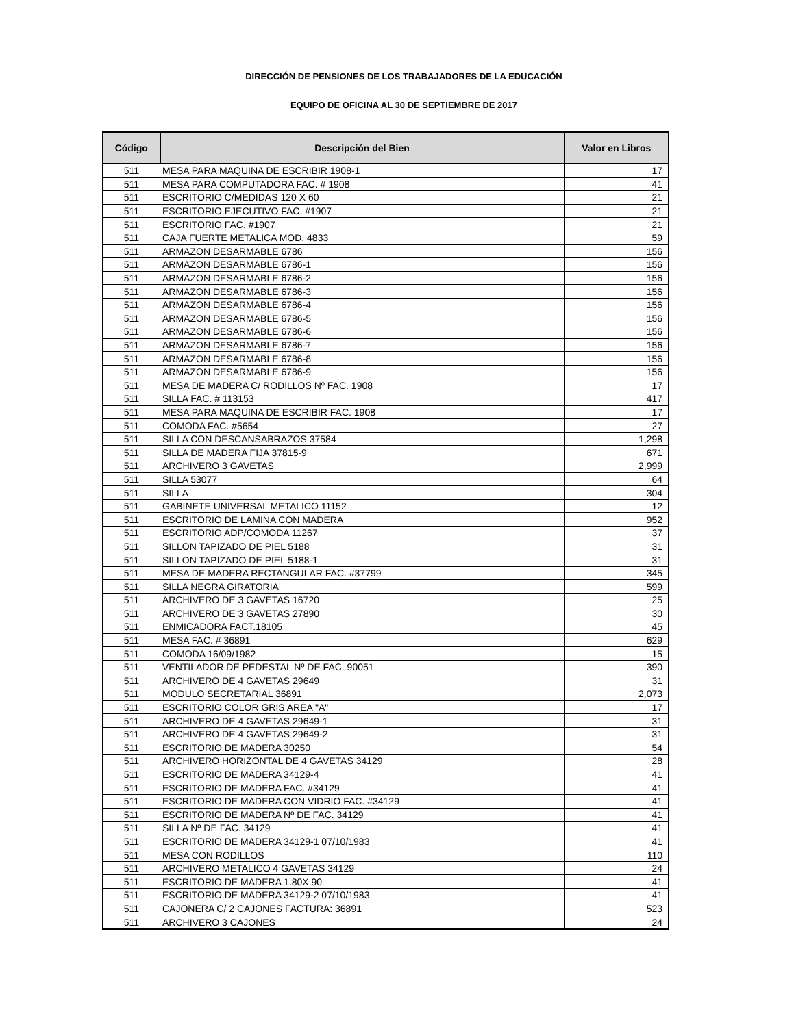DIRECCIÓN DE PENSIONES DE LOS TRABAJADORES DE LA EDUCACIÓN
EQUIPO DE OFICINA AL 30 DE SEPTIEMBRE DE 2017
| Código | Descripción del Bien | Valor en Libros |
| --- | --- | --- |
| 511 | MESA PARA MAQUINA DE ESCRIBIR 1908-1 | 17 |
| 511 | MESA PARA COMPUTADORA FAC. # 1908 | 41 |
| 511 | ESCRITORIO C/MEDIDAS 120 X 60 | 21 |
| 511 | ESCRITORIO EJECUTIVO FAC. #1907 | 21 |
| 511 | ESCRITORIO FAC. #1907 | 21 |
| 511 | CAJA FUERTE METALICA MOD. 4833 | 59 |
| 511 | ARMAZON DESARMABLE 6786 | 156 |
| 511 | ARMAZON DESARMABLE 6786-1 | 156 |
| 511 | ARMAZON DESARMABLE 6786-2 | 156 |
| 511 | ARMAZON DESARMABLE 6786-3 | 156 |
| 511 | ARMAZON DESARMABLE 6786-4 | 156 |
| 511 | ARMAZON DESARMABLE 6786-5 | 156 |
| 511 | ARMAZON DESARMABLE 6786-6 | 156 |
| 511 | ARMAZON DESARMABLE 6786-7 | 156 |
| 511 | ARMAZON DESARMABLE 6786-8 | 156 |
| 511 | ARMAZON DESARMABLE 6786-9 | 156 |
| 511 | MESA DE MADERA C/ RODILLOS Nº FAC. 1908 | 17 |
| 511 | SILLA FAC. # 113153 | 417 |
| 511 | MESA PARA MAQUINA DE ESCRIBIR FAC. 1908 | 17 |
| 511 | COMODA FAC. #5654 | 27 |
| 511 | SILLA CON DESCANSABRAZOS 37584 | 1,298 |
| 511 | SILLA DE MADERA FIJA 37815-9 | 671 |
| 511 | ARCHIVERO 3 GAVETAS | 2,999 |
| 511 | SILLA 53077 | 64 |
| 511 | SILLA | 304 |
| 511 | GABINETE UNIVERSAL METALICO 11152 | 12 |
| 511 | ESCRITORIO DE LAMINA CON MADERA | 952 |
| 511 | ESCRITORIO ADP/COMODA 11267 | 37 |
| 511 | SILLON TAPIZADO DE PIEL 5188 | 31 |
| 511 | SILLON TAPIZADO DE PIEL 5188-1 | 31 |
| 511 | MESA DE MADERA RECTANGULAR FAC. #37799 | 345 |
| 511 | SILLA NEGRA GIRATORIA | 599 |
| 511 | ARCHIVERO DE 3 GAVETAS 16720 | 25 |
| 511 | ARCHIVERO DE 3 GAVETAS 27890 | 30 |
| 511 | ENMICADORA FACT.18105 | 45 |
| 511 | MESA FAC. # 36891 | 629 |
| 511 | COMODA 16/09/1982 | 15 |
| 511 | VENTILADOR DE PEDESTAL Nº DE FAC. 90051 | 390 |
| 511 | ARCHIVERO DE 4 GAVETAS 29649 | 31 |
| 511 | MODULO SECRETARIAL 36891 | 2,073 |
| 511 | ESCRITORIO COLOR GRIS AREA "A" | 17 |
| 511 | ARCHIVERO DE 4 GAVETAS 29649-1 | 31 |
| 511 | ARCHIVERO DE 4 GAVETAS 29649-2 | 31 |
| 511 | ESCRITORIO DE MADERA 30250 | 54 |
| 511 | ARCHIVERO HORIZONTAL DE 4 GAVETAS 34129 | 28 |
| 511 | ESCRITORIO DE MADERA 34129-4 | 41 |
| 511 | ESCRITORIO DE MADERA FAC. #34129 | 41 |
| 511 | ESCRITORIO DE MADERA CON VIDRIO FAC. #34129 | 41 |
| 511 | ESCRITORIO DE MADERA Nº DE FAC. 34129 | 41 |
| 511 | SILLA Nº DE FAC. 34129 | 41 |
| 511 | ESCRITORIO DE MADERA 34129-1 07/10/1983 | 41 |
| 511 | MESA CON RODILLOS | 110 |
| 511 | ARCHIVERO METALICO 4 GAVETAS 34129 | 24 |
| 511 | ESCRITORIO DE MADERA 1.80X.90 | 41 |
| 511 | ESCRITORIO DE MADERA 34129-2 07/10/1983 | 41 |
| 511 | CAJONERA C/ 2 CAJONES FACTURA: 36891 | 523 |
| 511 | ARCHIVERO 3 CAJONES | 24 |